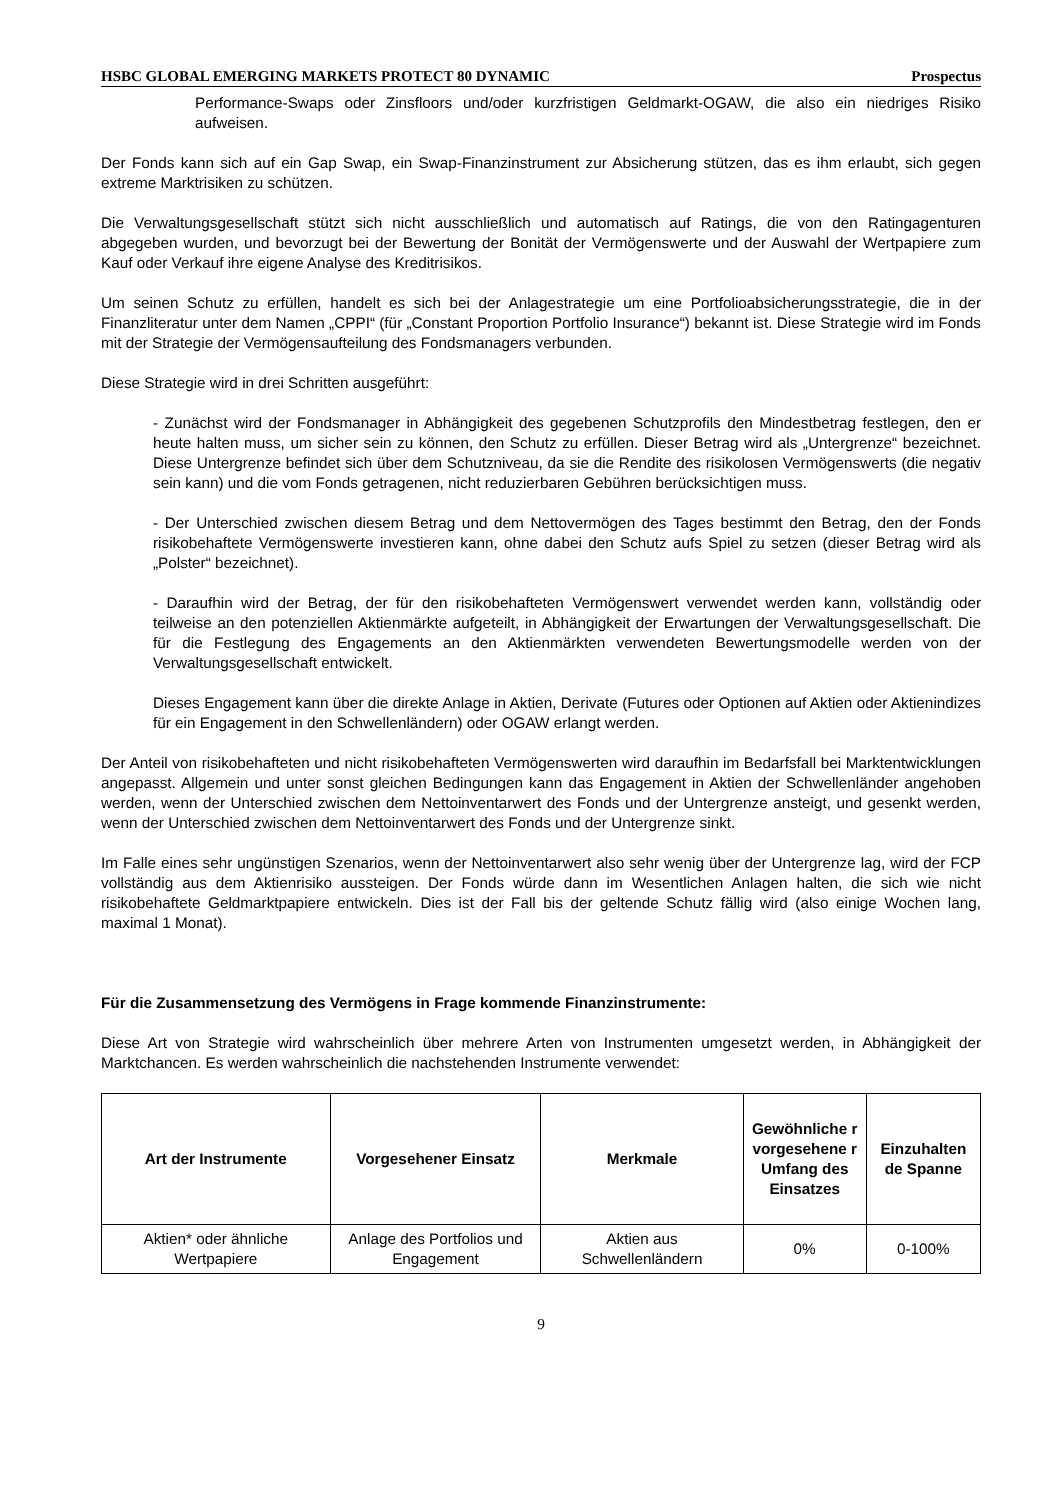HSBC GLOBAL EMERGING MARKETS PROTECT 80 DYNAMIC Prospectus
Performance-Swaps oder Zinsfloors und/oder kurzfristigen Geldmarkt-OGAW, die also ein niedriges Risiko aufweisen.
Der Fonds kann sich auf ein Gap Swap, ein Swap-Finanzinstrument zur Absicherung stützen, das es ihm erlaubt, sich gegen extreme Marktrisiken zu schützen.
Die Verwaltungsgesellschaft stützt sich nicht ausschließlich und automatisch auf Ratings, die von den Ratingagenturen abgegeben wurden, und bevorzugt bei der Bewertung der Bonität der Vermögenswerte und der Auswahl der Wertpapiere zum Kauf oder Verkauf ihre eigene Analyse des Kreditrisikos.
Um seinen Schutz zu erfüllen, handelt es sich bei der Anlagestrategie um eine Portfolioabsicherungsstrategie, die in der Finanzliteratur unter dem Namen „CPPI“ (für „Constant Proportion Portfolio Insurance“) bekannt ist. Diese Strategie wird im Fonds mit der Strategie der Vermögensaufteilung des Fondsmanagers verbunden.
Diese Strategie wird in drei Schritten ausgeführt:
- Zunächst wird der Fondsmanager in Abhängigkeit des gegebenen Schutzprofils den Mindestbetrag festlegen, den er heute halten muss, um sicher sein zu können, den Schutz zu erfüllen. Dieser Betrag wird als „Untergrenze“ bezeichnet. Diese Untergrenze befindet sich über dem Schutzniveau, da sie die Rendite des risikolosen Vermögenswerts (die negativ sein kann) und die vom Fonds getragenen, nicht reduzierbaren Gebühren berücksichtigen muss.
- Der Unterschied zwischen diesem Betrag und dem Nettovermögen des Tages bestimmt den Betrag, den der Fonds risikobehaftete Vermögenswerte investieren kann, ohne dabei den Schutz aufs Spiel zu setzen (dieser Betrag wird als „Polster“ bezeichnet).
- Daraufhin wird der Betrag, der für den risikobehafteten Vermögenswert verwendet werden kann, vollständig oder teilweise an den potenziellen Aktienmärkte aufgeteilt, in Abhängigkeit der Erwartungen der Verwaltungsgesellschaft. Die für die Festlegung des Engagements an den Aktienmärkten verwendeten Bewertungsmodelle werden von der Verwaltungsgesellschaft entwickelt.
Dieses Engagement kann über die direkte Anlage in Aktien, Derivate (Futures oder Optionen auf Aktien oder Aktienindizes für ein Engagement in den Schwellenländern) oder OGAW erlangt werden.
Der Anteil von risikobehafteten und nicht risikobehafteten Vermögenswerten wird daraufhin im Bedarfsfall bei Marktentwicklungen angepasst. Allgemein und unter sonst gleichen Bedingungen kann das Engagement in Aktien der Schwellenländer angehoben werden, wenn der Unterschied zwischen dem Nettoinventarwert des Fonds und der Untergrenze ansteigt, und gesenkt werden, wenn der Unterschied zwischen dem Nettoinventarwert des Fonds und der Untergrenze sinkt.
Im Falle eines sehr ungünstigen Szenarios, wenn der Nettoinventarwert also sehr wenig über der Untergrenze lag, wird der FCP vollständig aus dem Aktienrisiko aussteigen. Der Fonds würde dann im Wesentlichen Anlagen halten, die sich wie nicht risikobehaftete Geldmarktpapiere entwickeln. Dies ist der Fall bis der geltende Schutz fällig wird (also einige Wochen lang, maximal 1 Monat).
Für die Zusammensetzung des Vermögens in Frage kommende Finanzinstrumente:
Diese Art von Strategie wird wahrscheinlich über mehrere Arten von Instrumenten umgesetzt werden, in Abhängigkeit der Marktchancen. Es werden wahrscheinlich die nachstehenden Instrumente verwendet:
| Art der Instrumente | Vorgesehener Einsatz | Merkmale | Gewöhnliche r vorgesehene r Umfang des Einsatzes | Einzuhalten de Spanne |
| --- | --- | --- | --- | --- |
| Aktien* oder ähnliche Wertpapiere | Anlage des Portfolios und Engagement | Aktien aus Schwellenländern | 0% | 0-100% |
9